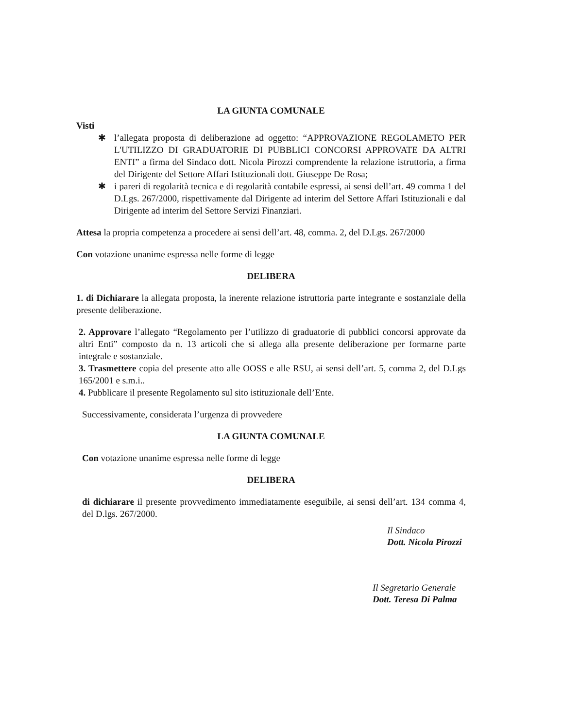LA GIUNTA COMUNALE
Visti
✱ l’allegata proposta di deliberazione ad oggetto: “APPROVAZIONE REGOLAMETO PER L'UTILIZZO DI GRADUATORIE DI PUBBLICI CONCORSI APPROVATE DA ALTRI ENTI” a firma del Sindaco dott. Nicola Pirozzi comprendente la relazione istruttoria, a firma del Dirigente del Settore Affari Istituzionali dott. Giuseppe De Rosa;
✱ i pareri di regolarità tecnica e di regolarità contabile espressi, ai sensi dell’art. 49 comma 1 del D.Lgs. 267/2000, rispettivamente dal Dirigente ad interim del Settore Affari Istituzionali e dal Dirigente ad interim del Settore Servizi Finanziari.
Attesa la propria competenza a procedere ai sensi dell’art. 48, comma. 2, del D.Lgs. 267/2000
Con votazione unanime espressa nelle forme di legge
DELIBERA
1. di Dichiarare la allegata proposta, la inerente relazione istruttoria parte integrante e sostanziale della presente deliberazione.
2. Approvare l’allegato “Regolamento per l’utilizzo di graduatorie di pubblici concorsi approvate da altri Enti” composto da n. 13 articoli che si allega alla presente deliberazione per formarne parte integrale e sostanziale.
3. Trasmettere copia del presente atto alle OOSS e alle RSU, ai sensi dell’art. 5, comma 2, del D.Lgs 165/2001 e s.m.i..
4. Pubblicare il presente Regolamento sul sito istituzionale dell’Ente.
Successivamente, considerata l’urgenza di provvedere
LA GIUNTA COMUNALE
Con votazione unanime espressa nelle forme di legge
DELIBERA
di dichiarare il presente provvedimento immediatamente eseguibile, ai sensi dell’art. 134 comma 4, del D.lgs. 267/2000.
Il Sindaco
Dott. Nicola Pirozzi
Il Segretario Generale
Dott. Teresa Di Palma